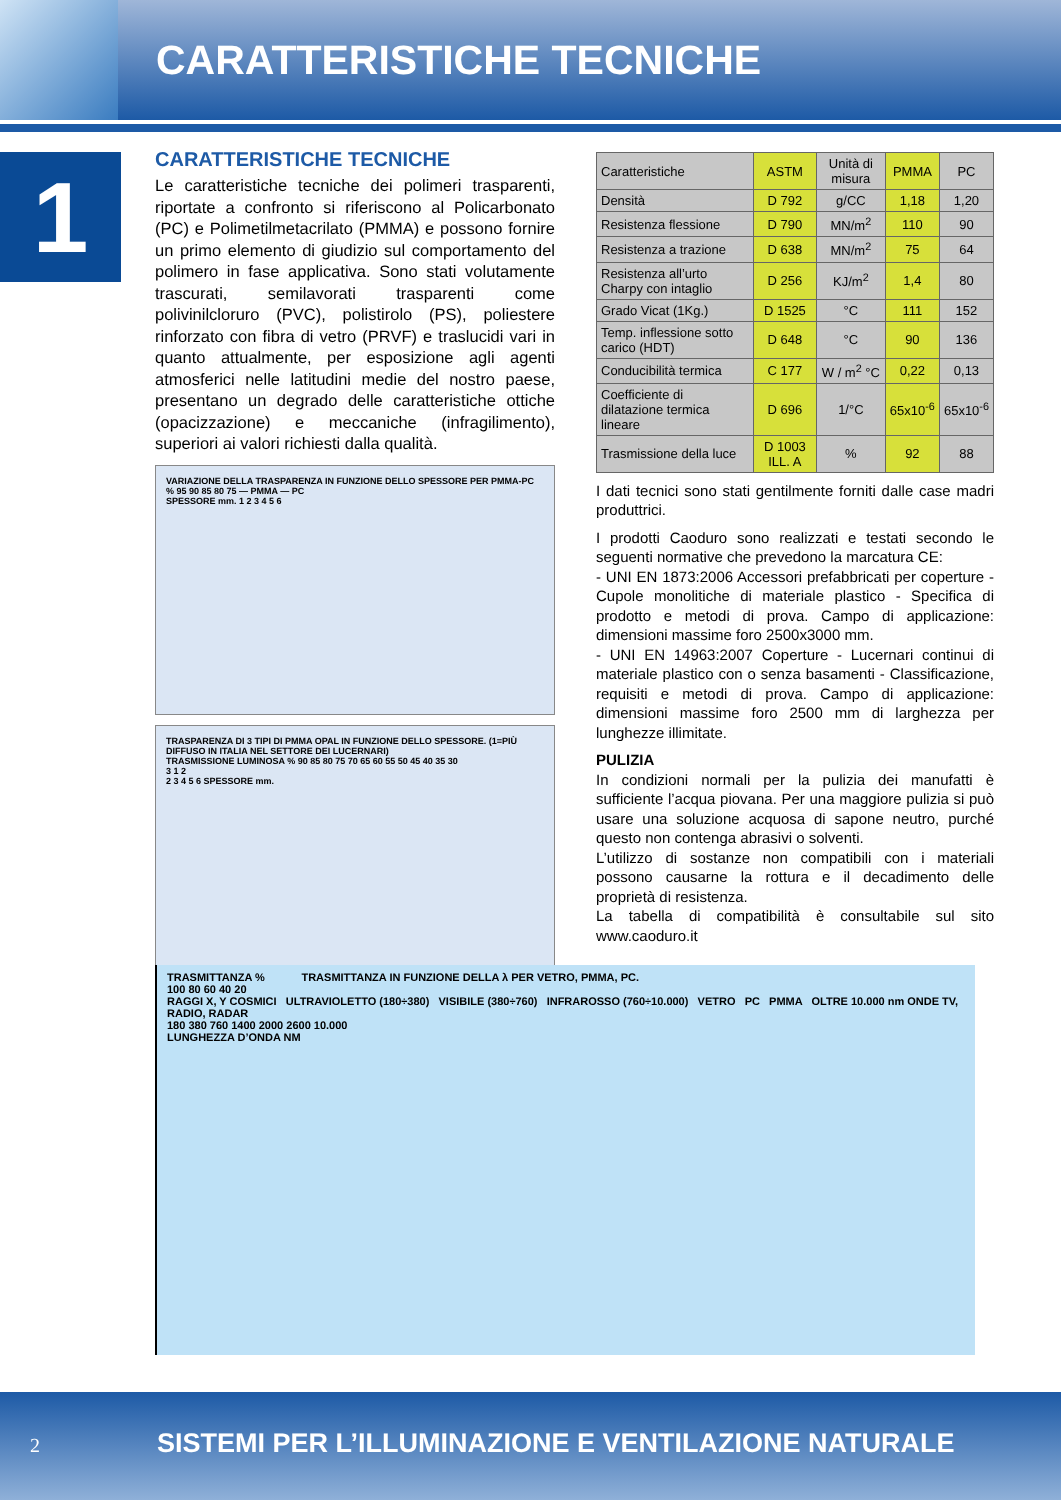CARATTERISTICHE TECNICHE
1
CARATTERISTICHE TECNICHE
Le caratteristiche tecniche dei polimeri trasparenti, riportate a confronto si riferiscono al Policarbonato (PC) e Polimetilmetacrilato (PMMA) e possono fornire un primo elemento di giudizio sul comportamento del polimero in fase applicativa. Sono stati volutamente trascurati, semilavorati trasparenti come polivinilcloruro (PVC), polistirolo (PS), poliestere rinforzato con fibra di vetro (PRVF) e traslucidi vari in quanto attualmente, per esposizione agli agenti atmosferici nelle latitudini medie del nostro paese, presentano un degrado delle caratteristiche ottiche (opacizzazione) e meccaniche (infragilimento), superiori ai valori richiesti dalla qualità.
VARIAZIONE DELLA TRASPARENZA IN FUNZIONE DELLO SPESSORE PER PMMA-PC
% 95 90 85 80 75 — PMMA — PC
SPESSORE mm. 1 2 3 4 5 6
TRASPARENZA DI 3 TIPI DI PMMA OPAL IN FUNZIONE DELLO SPESSORE. (1=PIÙ DIFFUSO IN ITALIA NEL SETTORE DEI LUCERNARI)
TRASMISSIONE LUMINOSA % 90 85 80 75 70 65 60 55 50 45 40 35 30
3 1 2
2 3 4 5 6 SPESSORE mm.
| Caratteristiche | ASTM | Unità di misura | PMMA | PC |
| --- | --- | --- | --- | --- |
| Densità | D 792 | g/CC | 1,18 | 1,20 |
| Resistenza flessione | D 790 | MN/m<sup>2</sup> | 110 | 90 |
| Resistenza a trazione | D 638 | MN/m<sup>2</sup> | 75 | 64 |
| Resistenza all’urto Charpy con intaglio | D 256 | KJ/m<sup>2</sup> | 1,4 | 80 |
| Grado Vicat (1Kg.) | D 1525 | °C | 111 | 152 |
| Temp. inflessione sotto carico (HDT) | D 648 | °C | 90 | 136 |
| Conducibilità termica | C 177 | W / m<sup>2</sup> °C | 0,22 | 0,13 |
| Coefficiente di dilatazione termica lineare | D 696 | 1/°C | 65x10<sup>-6</sup> | 65x10<sup>-6</sup> |
| Trasmissione della luce | D 1003 ILL. A | % | 92 | 88 |
I dati tecnici sono stati gentilmente forniti dalle case madri produttrici.
I prodotti Caoduro sono realizzati e testati secondo le seguenti normative che prevedono la marcatura CE:
- UNI EN 1873:2006 Accessori prefabbricati per coperture - Cupole monolitiche di materiale plastico - Specifica di prodotto e metodi di prova. Campo di applicazione: dimensioni massime foro 2500x3000 mm.
- UNI EN 14963:2007 Coperture - Lucernari continui di materiale plastico con o senza basamenti - Classificazione, requisiti e metodi di prova. Campo di applicazione: dimensioni massime foro 2500 mm di larghezza per lunghezze illimitate.
PULIZIA
In condizioni normali per la pulizia dei manufatti è sufficiente l’acqua piovana. Per una maggiore pulizia si può usare una soluzione acquosa di sapone neutro, purché questo non contenga abrasivi o solventi.
L’utilizzo di sostanze non compatibili con i materiali possono causarne la rottura e il decadimento delle proprietà di resistenza.
La tabella di compatibilità è consultabile sul sito www.caoduro.it
TRASMITTANZA % TRASMITTANZA IN FUNZIONE DELLA λ PER VETRO, PMMA, PC.
100 80 60 40 20
RAGGI X, Y COSMICI ULTRAVIOLETTO (180÷380) VISIBILE (380÷760) INFRAROSSO (760÷10.000) VETRO PC PMMA OLTRE 10.000 nm ONDE TV, RADIO, RADAR
180 380 760 1400 2000 2600 10.000
LUNGHEZZA D’ONDA NM
2 SISTEMI PER L’ILLUMINAZIONE E VENTILAZIONE NATURALE